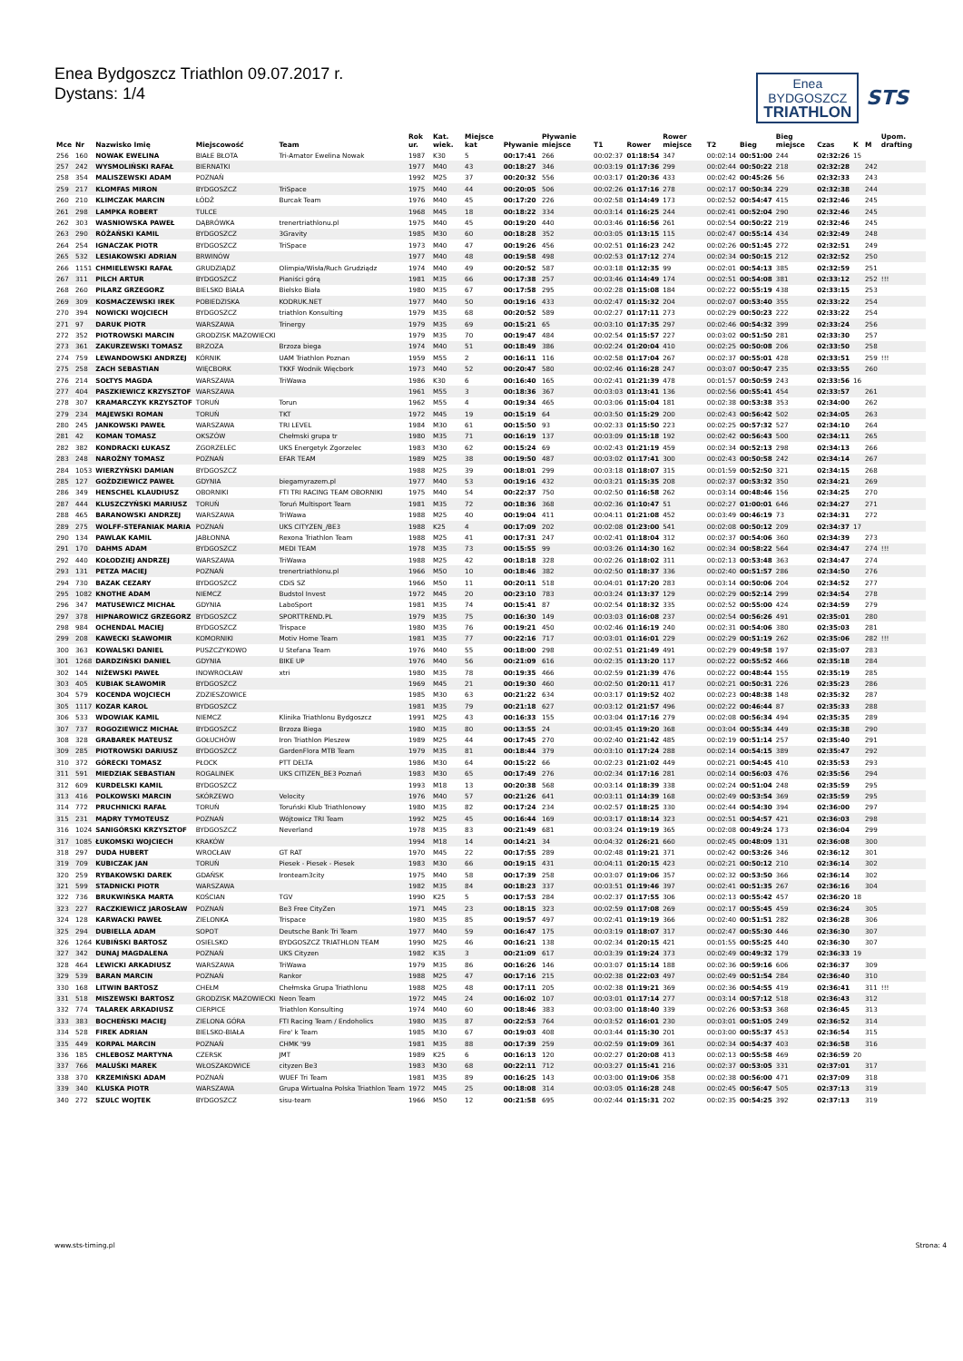Enea Bydgoszcz Triathlon 09.07.2017 r.
Dystans: 1/4
Enea
BYDGOSZCZ
TRIATHLON
STS
| Mce | Nr | Nazwisko Imię | Miejscowość | Team | Rok ur. | Kat. wiek. | Miejsce kat | Pływanie | Pływanie miejsce | T1 | Rower | Rower miejsce | T2 | Bieg | Bieg miejsce | Czas | K | M | Upom. drafting |
| --- | --- | --- | --- | --- | --- | --- | --- | --- | --- | --- | --- | --- | --- | --- | --- | --- | --- | --- | --- |
| 256 | 160 | NOWAK EWELINA | BIAŁE BŁOTA | Tri-Amator Ewelina Nowak | 1987 | K30 | 5 | 00:17:41 | 266 | 00:02:37 | 01:18:54 | 347 | 00:02:14 | 00:51:00 | 244 | 02:32:26 | 15 | | |
| 257 | 242 | WYSMOLIŃSKI RAFAŁ | BIERNATKI | | 1977 | M40 | 43 | 00:18:27 | 346 | 00:03:19 | 01:17:36 | 299 | 00:02:44 | 00:50:22 | 218 | 02:32:28 | | 242 | |
| 258 | 354 | MALISZEWSKI ADAM | POZNAŃ | | 1992 | M25 | 37 | 00:20:32 | 556 | 00:03:17 | 01:20:36 | 433 | 00:02:42 | 00:45:26 | 56 | 02:32:33 | | 243 | |
| 259 | 217 | KLOMFAS MIRON | BYDGOSZCZ | TriSpace | 1975 | M40 | 44 | 00:20:05 | 506 | 00:02:26 | 01:17:16 | 278 | 00:02:17 | 00:50:34 | 229 | 02:32:38 | | 244 | |
| 260 | 210 | KLIMCZAK MARCIN | ŁÓDŹ | Burcak Team | 1976 | M40 | 45 | 00:17:20 | 226 | 00:02:58 | 01:14:49 | 173 | 00:02:52 | 00:54:47 | 415 | 02:32:46 | | 245 | |
| 261 | 298 | LAMPKA ROBERT | TULCE | | 1968 | M45 | 18 | 00:18:22 | 334 | 00:03:14 | 01:16:25 | 244 | 00:02:41 | 00:52:04 | 290 | 02:32:46 | | 245 | |
| 262 | 303 | WASNIOWSKA PAWEŁ | DĄBRÓWKA | trenertriathlonu.pl | 1975 | M40 | 45 | 00:19:20 | 440 | 00:03:46 | 01:16:56 | 261 | 00:02:54 | 00:50:22 | 219 | 02:32:46 | | 245 | |
| 263 | 290 | RÓŻAŃSKI KAMIL | BYDGOSZCZ | 3Gravity | 1985 | M30 | 60 | 00:18:28 | 352 | 00:03:05 | 01:13:15 | 115 | 00:02:47 | 00:55:14 | 434 | 02:32:49 | | 248 | |
| 264 | 254 | IGNACZAK PIOTR | BYDGOSZCZ | TriSpace | 1973 | M40 | 47 | 00:19:26 | 456 | 00:02:51 | 01:16:23 | 242 | 00:02:26 | 00:51:45 | 272 | 02:32:51 | | 249 | |
| 265 | 532 | LESIAKOWSKI ADRIAN | BRWINÓW | | 1977 | M40 | 48 | 00:19:58 | 498 | 00:02:53 | 01:17:12 | 274 | 00:02:34 | 00:50:15 | 212 | 02:32:52 | | 250 | |
| 266 | 1151 | CHMIELEWSKI RAFAŁ | GRUDZIĄDZ | Olimpia/Wisła/Ruch Grudziądz | 1974 | M40 | 49 | 00:20:52 | 587 | 00:03:18 | 01:12:35 | 99 | 00:02:01 | 00:54:13 | 385 | 02:32:59 | | 251 | |
| 267 | 311 | PILCH ARTUR | BYDGOSZCZ | Pianiści górą | 1981 | M35 | 66 | 00:17:38 | 257 | 00:03:46 | 01:14:49 | 174 | 00:02:51 | 00:54:08 | 381 | 02:33:12 | | 252 | !!! |
| 268 | 260 | PILARZ GRZEGORZ | BIELSKO BIAŁA | Bielsko Biała | 1980 | M35 | 67 | 00:17:58 | 295 | 00:02:28 | 01:15:08 | 184 | 00:02:22 | 00:55:19 | 438 | 02:33:15 | | 253 | |
| 269 | 309 | KOSMACZEWSKI IREK | POBIEDZISKA | KODRUK.NET | 1977 | M40 | 50 | 00:19:16 | 433 | 00:02:47 | 01:15:32 | 204 | 00:02:07 | 00:53:40 | 355 | 02:33:22 | | 254 | |
| 270 | 394 | NOWICKI WOJCIECH | BYDGOSZCZ | triathlon Konsulting | 1979 | M35 | 68 | 00:20:52 | 589 | 00:02:27 | 01:17:11 | 273 | 00:02:29 | 00:50:23 | 222 | 02:33:22 | | 254 | |
| 271 | 97 | DARUK PIOTR | WARSZAWA | Trinergy | 1979 | M35 | 69 | 00:15:21 | 65 | 00:03:10 | 01:17:35 | 297 | 00:02:46 | 00:54:32 | 399 | 02:33:24 | | 256 | |
| 272 | 352 | PIOTROWSKI MARCIN | GRODZISK MAZOWIECKI | | 1979 | M35 | 70 | 00:19:47 | 484 | 00:02:54 | 01:15:57 | 227 | 00:03:02 | 00:51:50 | 281 | 02:33:30 | | 257 | |
| 273 | 361 | ZAKURZEWSKI TOMASZ | BRZOZA | Brzoza biega | 1974 | M40 | 51 | 00:18:49 | 386 | 00:02:24 | 01:20:04 | 410 | 00:02:25 | 00:50:08 | 206 | 02:33:50 | | 258 | |
| 274 | 759 | LEWANDOWSKI ANDRZEJ | KÓRNIK | UAM Triathlon Poznan | 1959 | M55 | 2 | 00:16:11 | 116 | 00:02:58 | 01:17:04 | 267 | 00:02:37 | 00:55:01 | 428 | 02:33:51 | | 259 | !!! |
| 275 | 258 | ZACH SEBASTIAN | WIĘCBORK | TKKF Wodnik Więcbork | 1973 | M40 | 52 | 00:20:47 | 580 | 00:02:46 | 01:16:28 | 247 | 00:03:07 | 00:50:47 | 235 | 02:33:55 | | 260 | |
| 276 | 214 | SOŁTYS MAGDA | WARSZAWA | TriWawa | 1986 | K30 | 6 | 00:16:40 | 165 | 00:02:41 | 01:21:39 | 478 | 00:01:57 | 00:50:59 | 243 | 02:33:56 | 16 | | |
| 277 | 404 | PASZKIEWICZ KRZYSZTOF | WARSZAWA | | 1961 | M55 | 3 | 00:18:36 | 367 | 00:03:03 | 01:13:41 | 136 | 00:02:56 | 00:55:41 | 454 | 02:33:57 | | 261 | |
| 278 | 307 | KRAMARCZYK KRZYSZTOF | TORUŃ | Torun | 1962 | M55 | 4 | 00:19:34 | 465 | 00:03:06 | 01:15:04 | 181 | 00:02:38 | 00:53:38 | 353 | 02:34:00 | | 262 | |
| 279 | 234 | MAJEWSKI ROMAN | TORUŃ | TKT | 1972 | M45 | 19 | 00:15:19 | 64 | 00:03:50 | 01:15:29 | 200 | 00:02:43 | 00:56:42 | 502 | 02:34:05 | | 263 | |
| 280 | 245 | JANKOWSKI PAWEŁ | WARSZAWA | TRI LEVEL | 1984 | M30 | 61 | 00:15:50 | 93 | 00:02:33 | 01:15:50 | 223 | 00:02:25 | 00:57:32 | 527 | 02:34:10 | | 264 | |
| 281 | 42 | KOMAN TOMASZ | OKSZÓW | Chełmski grupa tr | 1980 | M35 | 71 | 00:16:19 | 137 | 00:03:09 | 01:15:18 | 192 | 00:02:42 | 00:56:43 | 500 | 02:34:11 | | 265 | |
| 282 | 382 | KONDRACKI ŁUKASZ | ZGORZELEC | UKS Energetyk Zgorzelec | 1983 | M30 | 62 | 00:15:24 | 69 | 00:02:43 | 01:21:19 | 459 | 00:02:34 | 00:52:13 | 298 | 02:34:13 | | 266 | |
| 283 | 248 | NAROŻNY TOMASZ | POZNAŃ | EFAR TEAM | 1989 | M25 | 38 | 00:19:50 | 487 | 00:03:02 | 01:17:41 | 300 | 00:02:43 | 00:50:58 | 242 | 02:34:14 | | 267 | |
| 284 | 1053 | WIERZYŃSKI DAMIAN | BYDGOSZCZ | | 1988 | M25 | 39 | 00:18:01 | 299 | 00:03:18 | 01:18:07 | 315 | 00:01:59 | 00:52:50 | 321 | 02:34:15 | | 268 | |
| 285 | 127 | GOŹDZIEWICZ PAWEŁ | GDYNIA | biegamyrazem.pl | 1977 | M40 | 53 | 00:19:16 | 432 | 00:03:21 | 01:15:35 | 208 | 00:02:37 | 00:53:32 | 350 | 02:34:21 | | 269 | |
| 286 | 349 | HENSCHEL KLAUDIUSZ | OBORNIKI | FTI TRI RACING TEAM OBORNIKI | 1975 | M40 | 54 | 00:22:37 | 750 | 00:02:50 | 01:16:58 | 262 | 00:03:14 | 00:48:46 | 156 | 02:34:25 | | 270 | |
| 287 | 444 | KLUSZCZYŃSKI MARIUSZ | TORUŃ | Toruń Multisport Team | 1981 | M35 | 72 | 00:18:36 | 368 | 00:02:36 | 01:10:47 | 51 | 00:02:27 | 01:00:01 | 646 | 02:34:27 | | 271 | |
| 288 | 465 | BARANOWSKI ANDRZEJ | WARSZAWA | TriWawa | 1988 | M25 | 40 | 00:19:04 | 411 | 00:04:11 | 01:21:08 | 452 | 00:03:49 | 00:46:19 | 73 | 02:34:31 | | 272 | |
| 289 | 275 | WOLFF-STEFANIAK MARIA | POZNAŃ | UKS CITYZEN_/BE3 | 1988 | K25 | 4 | 00:17:09 | 202 | 00:02:08 | 01:23:00 | 541 | 00:02:08 | 00:50:12 | 209 | 02:34:37 | 17 | | |
| 290 | 134 | PAWLAK KAMIL | JABŁONNA | Rexona Triathlon Team | 1988 | M25 | 41 | 00:17:31 | 247 | 00:02:41 | 01:18:04 | 312 | 00:02:37 | 00:54:06 | 360 | 02:34:39 | | 273 | |
| 291 | 170 | DAHMS ADAM | BYDGOSZCZ | MEDI TEAM | 1978 | M35 | 73 | 00:15:55 | 99 | 00:03:26 | 01:14:30 | 162 | 00:02:34 | 00:58:22 | 564 | 02:34:47 | | 274 | !!! |
| 292 | 440 | KOŁODZIEJ ANDRZEJ | WARSZAWA | TriWawa | 1988 | M25 | 42 | 00:18:18 | 328 | 00:02:26 | 01:18:02 | 311 | 00:02:13 | 00:53:48 | 363 | 02:34:47 | | 274 | |
| 293 | 131 | PETZA MACIEJ | POZNAŃ | trenertriathlonu.pl | 1966 | M50 | 10 | 00:18:46 | 382 | 00:02:50 | 01:18:37 | 336 | 00:02:40 | 00:51:57 | 286 | 02:34:50 | | 276 | |
| 294 | 730 | BAZAK CEZARY | BYDGOSZCZ | CDiS SZ | 1966 | M50 | 11 | 00:20:11 | 518 | 00:04:01 | 01:17:20 | 283 | 00:03:14 | 00:50:06 | 204 | 02:34:52 | | 277 | |
| 295 | 1082 | KNOTHE ADAM | NIEMCZ | Budstol Invest | 1972 | M45 | 20 | 00:23:10 | 783 | 00:03:24 | 01:13:37 | 129 | 00:02:29 | 00:52:14 | 299 | 02:34:54 | | 278 | |
| 296 | 347 | MATUSEWICZ MICHAŁ | GDYNIA | LaboSport | 1981 | M35 | 74 | 00:15:41 | 87 | 00:02:54 | 01:18:32 | 335 | 00:02:52 | 00:55:00 | 424 | 02:34:59 | | 279 | |
| 297 | 378 | HIPNAROWICZ GRZEGORZ | BYDGOSZCZ | SPORTTREND.PL | 1979 | M35 | 75 | 00:16:30 | 149 | 00:03:03 | 01:16:08 | 237 | 00:02:54 | 00:56:26 | 491 | 02:35:01 | | 280 | |
| 298 | 984 | OCHENDAL MACIEJ | BYDGOSZCZ | Trispace | 1980 | M35 | 76 | 00:19:21 | 450 | 00:02:46 | 01:16:19 | 240 | 00:02:31 | 00:54:06 | 380 | 02:35:03 | | 281 | |
| 299 | 208 | KAWECKI SŁAWOMIR | KOMORNIKI | Motiv Home Team | 1981 | M35 | 77 | 00:22:16 | 717 | 00:03:01 | 01:16:01 | 229 | 00:02:29 | 00:51:19 | 262 | 02:35:06 | | 282 | !!! |
| 300 | 363 | KOWALSKI DANIEL | PUSZCZYKOWO | U Stefana Team | 1976 | M40 | 55 | 00:18:00 | 298 | 00:02:51 | 01:21:49 | 491 | 00:02:29 | 00:49:58 | 197 | 02:35:07 | | 283 | |
| 301 | 1268 | DARDZIŃSKI DANIEL | GDYNIA | BIKE UP | 1976 | M40 | 56 | 00:21:09 | 616 | 00:02:35 | 01:13:20 | 117 | 00:02:22 | 00:55:52 | 466 | 02:35:18 | | 284 | |
| 302 | 144 | NIŻEWSKI PAWEŁ | INOWROCŁAW | xtri | 1980 | M35 | 78 | 00:19:35 | 466 | 00:02:59 | 01:21:39 | 476 | 00:02:22 | 00:48:44 | 155 | 02:35:19 | | 285 | |
| 303 | 405 | KUBIAK SŁAWOMIR | BYDGOSZCZ | | 1969 | M45 | 21 | 00:19:30 | 460 | 00:02:50 | 01:20:11 | 417 | 00:02:21 | 00:50:31 | 226 | 02:35:23 | | 286 | |
| 304 | 579 | KOCENDA WOJCIECH | ZDZIESZOWICE | | 1985 | M30 | 63 | 00:21:22 | 634 | 00:03:17 | 01:19:52 | 402 | 00:02:23 | 00:48:38 | 148 | 02:35:32 | | 287 | |
| 305 | 1117 | KOZAR KAROL | BYDGOSZCZ | | 1981 | M35 | 79 | 00:21:18 | 627 | 00:03:12 | 01:21:57 | 496 | 00:02:22 | 00:46:44 | 87 | 02:35:33 | | 288 | |
| 306 | 533 | WDOWIAK KAMIL | NIEMCZ | Klinika Triathlonu Bydgoszcz | 1991 | M25 | 43 | 00:16:33 | 155 | 00:03:04 | 01:17:16 | 279 | 00:02:08 | 00:56:34 | 494 | 02:35:35 | | 289 | |
| 307 | 737 | ROGOZIEWICZ MICHAŁ | BYDGOSZCZ | Brzoza Biega | 1980 | M35 | 80 | 00:13:55 | 24 | 00:03:45 | 01:19:20 | 368 | 00:03:04 | 00:55:34 | 449 | 02:35:38 | | 290 | |
| 308 | 328 | GRABAREK MATEUSZ | GOŁUCHÓW | Iron Triathlon Pleszew | 1989 | M25 | 44 | 00:17:45 | 270 | 00:02:40 | 01:21:42 | 485 | 00:02:19 | 00:51:14 | 257 | 02:35:40 | | 291 | |
| 309 | 285 | PIOTROWSKI DARIUSZ | BYDGOSZCZ | GardenFlora MTB Team | 1979 | M35 | 81 | 00:18:44 | 379 | 00:03:10 | 01:17:24 | 288 | 00:02:14 | 00:54:15 | 389 | 02:35:47 | | 292 | |
| 310 | 372 | GÓRECKI TOMASZ | PŁOCK | PTT DELTA | 1986 | M30 | 64 | 00:15:22 | 66 | 00:02:23 | 01:21:02 | 449 | 00:02:21 | 00:54:45 | 410 | 02:35:53 | | 293 | |
| 311 | 591 | MIEDZIAK SEBASTIAN | ROGALINEK | UKS CITIZEN_BE3 Poznań | 1983 | M30 | 65 | 00:17:49 | 276 | 00:02:34 | 01:17:16 | 281 | 00:02:14 | 00:56:03 | 476 | 02:35:56 | | 294 | |
| 312 | 609 | KURDELSKI KAMIL | BYDGOSZCZ | | 1993 | M18 | 13 | 00:20:38 | 568 | 00:03:14 | 01:18:39 | 338 | 00:02:24 | 00:51:04 | 248 | 02:35:59 | | 295 | |
| 313 | 416 | POLKOWSKI MARCIN | SKÓRZEWO | Velocity | 1976 | M40 | 57 | 00:21:26 | 641 | 00:03:11 | 01:14:39 | 168 | 00:02:49 | 00:53:54 | 369 | 02:35:59 | | 295 | |
| 314 | 772 | PRUCHNICKI RAFAŁ | TORUŃ | Toruński Klub Triathlonowy | 1980 | M35 | 82 | 00:17:24 | 234 | 00:02:57 | 01:18:25 | 330 | 00:02:44 | 00:54:30 | 394 | 02:36:00 | | 297 | |
| 315 | 231 | MĄDRY TYMOTEUSZ | POZNAŃ | Wójtowicz TRI Team | 1992 | M25 | 45 | 00:16:44 | 169 | 00:03:17 | 01:18:14 | 323 | 00:02:51 | 00:54:57 | 421 | 02:36:03 | | 298 | |
| 316 | 1024 | SANIGÓRSKI KRZYSZTOF | BYDGOSZCZ | Neverland | 1978 | M35 | 83 | 00:21:49 | 681 | 00:03:24 | 01:19:19 | 365 | 00:02:08 | 00:49:24 | 173 | 02:36:04 | | 299 | |
| 317 | 1085 | ŁUKOMSKI WOJCIECH | KRAKÓW | | 1994 | M18 | 14 | 00:14:21 | 34 | 00:04:32 | 01:26:21 | 660 | 00:02:45 | 00:48:09 | 131 | 02:36:08 | | 300 | |
| 318 | 297 | DUDA HUBERT | WROCŁAW | GT RAT | 1970 | M45 | 22 | 00:17:55 | 289 | 00:02:48 | 01:19:21 | 371 | 00:02:42 | 00:53:26 | 346 | 02:36:12 | | 301 | |
| 319 | 709 | KUBICZAK JAN | TORUŃ | Piesek - Piesek - Piesek | 1983 | M30 | 66 | 00:19:15 | 431 | 00:04:11 | 01:20:15 | 423 | 00:02:21 | 00:50:12 | 210 | 02:36:14 | | 302 | |
| 320 | 259 | RYBAKOWSKI DAREK | GDAŃSK | Ironteam3city | 1975 | M40 | 58 | 00:17:39 | 258 | 00:03:07 | 01:19:06 | 357 | 00:02:32 | 00:53:50 | 366 | 02:36:14 | | 302 | |
| 321 | 599 | STADNICKI PIOTR | WARSZAWA | | 1982 | M35 | 84 | 00:18:23 | 337 | 00:03:51 | 01:19:46 | 397 | 00:02:41 | 00:51:35 | 267 | 02:36:16 | | 304 | |
| 322 | 736 | BRUKWIŃSKA MARTA | KOŚCIAN | TGV | 1990 | K25 | 5 | 00:17:53 | 284 | 00:02:37 | 01:17:55 | 306 | 00:02:13 | 00:55:42 | 457 | 02:36:20 | 18 | | |
| 323 | 227 | RACZKIEWICZ JAROSŁAW | POZNAŃ | Be3 Free CityZen | 1971 | M45 | 23 | 00:18:15 | 323 | 00:02:59 | 01:17:08 | 269 | 00:02:17 | 00:55:45 | 459 | 02:36:24 | | 305 | |
| 324 | 128 | KARWACKI PAWEŁ | ZIELONKA | Trispace | 1980 | M35 | 85 | 00:19:57 | 497 | 00:02:41 | 01:19:19 | 366 | 00:02:40 | 00:51:51 | 282 | 02:36:28 | | 306 | |
| 325 | 294 | DUBIELLA ADAM | SOPOT | Deutsche Bank Tri Team | 1977 | M40 | 59 | 00:16:47 | 175 | 00:03:19 | 01:18:07 | 317 | 00:02:47 | 00:55:30 | 446 | 02:36:30 | | 307 | |
| 326 | 1264 | KUBIŃSKI BARTOSZ | OSIELSKO | BYDGOSZCZ TRIATHLON TEAM | 1990 | M25 | 46 | 00:16:21 | 138 | 00:02:34 | 01:20:15 | 421 | 00:01:55 | 00:55:25 | 440 | 02:36:30 | | 307 | |
| 327 | 342 | DUNAJ MAGDALENA | POZNAŃ | UKS Cityzen | 1982 | K35 | 3 | 00:21:09 | 617 | 00:03:39 | 01:19:24 | 373 | 00:02:49 | 00:49:32 | 179 | 02:36:33 | 19 | | |
| 328 | 464 | LEWICKI ARKADIUSZ | WARSZAWA | TriWawa | 1979 | M35 | 86 | 00:16:26 | 146 | 00:03:07 | 01:15:14 | 188 | 00:02:36 | 00:59:16 | 606 | 02:36:37 | | 309 | |
| 329 | 539 | BARAN MARCIN | POZNAŃ | Rankor | 1988 | M25 | 47 | 00:17:16 | 215 | 00:02:38 | 01:22:03 | 497 | 00:02:49 | 00:51:54 | 284 | 02:36:40 | | 310 | |
| 330 | 168 | LITWIN BARTOSZ | CHEŁM | Chełmska Grupa Triathlonu | 1988 | M25 | 48 | 00:17:11 | 205 | 00:02:38 | 01:19:21 | 369 | 00:02:36 | 00:54:55 | 419 | 02:36:41 | | 311 | !!! |
| 331 | 518 | MISZEWSKI BARTOSZ | GRODZISK MAZOWIECKI | Neon Team | 1972 | M45 | 24 | 00:16:02 | 107 | 00:03:01 | 01:17:14 | 277 | 00:03:14 | 00:57:12 | 518 | 02:36:43 | | 312 | |
| 332 | 774 | TALAREK ARKADIUSZ | CIERPICE | Triathlon Konsulting | 1974 | M40 | 60 | 00:18:46 | 383 | 00:03:00 | 01:18:40 | 339 | 00:02:26 | 00:53:53 | 368 | 02:36:45 | | 313 | |
| 333 | 383 | BOCHEŃSKI MACIEJ | ZIELONA GÓRA | FTI Racing Team / Endoholics | 1980 | M35 | 87 | 00:22:53 | 764 | 00:03:52 | 01:16:01 | 230 | 00:03:01 | 00:51:05 | 249 | 02:36:52 | | 314 | |
| 334 | 528 | FIREK ADRIAN | BIELSKO-BIAŁA | Fire' k Team | 1985 | M30 | 67 | 00:19:03 | 408 | 00:03:44 | 01:15:30 | 201 | 00:03:00 | 00:55:37 | 453 | 02:36:54 | | 315 | |
| 335 | 449 | KORPAL MARCIN | POZNAŃ | CHMK '99 | 1981 | M35 | 88 | 00:17:39 | 259 | 00:02:59 | 01:19:09 | 361 | 00:02:34 | 00:54:37 | 403 | 02:36:58 | | 316 | |
| 336 | 185 | CHLEBOSZ MARTYNA | CZERSK | JMT | 1989 | K25 | 6 | 00:16:13 | 120 | 00:02:27 | 01:20:08 | 413 | 00:02:13 | 00:55:58 | 469 | 02:36:59 | 20 | | |
| 337 | 766 | MALUŚKI MAREK | WŁOSZAKOWICE | cityzen Be3 | 1983 | M30 | 68 | 00:22:11 | 712 | 00:03:27 | 01:15:41 | 216 | 00:02:37 | 00:53:05 | 331 | 02:37:01 | | 317 | |
| 338 | 370 | KRZEMIŃSKI ADAM | POZNAŃ | WUEF Tri Team | 1981 | M35 | 89 | 00:16:25 | 143 | 00:03:00 | 01:19:06 | 358 | 00:02:38 | 00:56:00 | 471 | 02:37:09 | | 318 | |
| 339 | 340 | KLUSKA PIOTR | WARSZAWA | Grupa Wirtualna Polska Triathlon Team | 1972 | M45 | 25 | 00:18:08 | 314 | 00:03:05 | 01:16:28 | 248 | 00:02:45 | 00:56:47 | 505 | 02:37:13 | | 319 | |
| 340 | 272 | SZULC WOJTEK | BYDGOSZCZ | sisu-team | 1966 | M50 | 12 | 00:21:58 | 695 | 00:02:44 | 01:15:31 | 202 | 00:02:35 | 00:54:25 | 392 | 02:37:13 | | 319 | |
www.sts-timing.pl Strona: 4